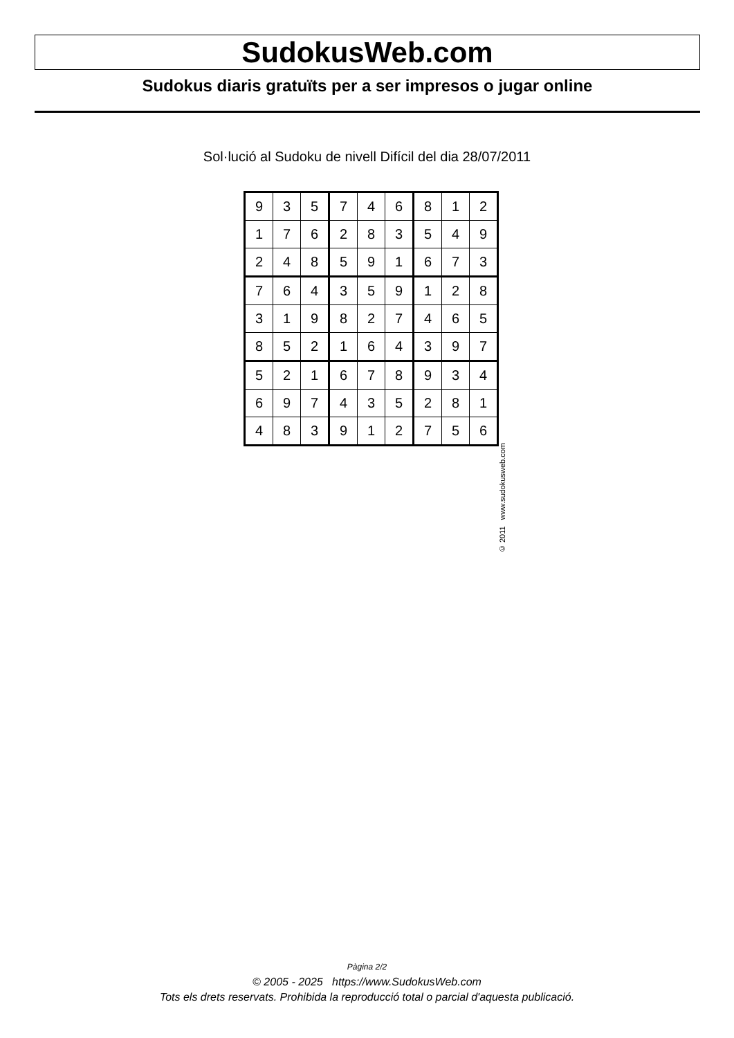SudokusWeb.com
Sudokus diaris gratuïts per a ser impresos o jugar online
Sol·lució al Sudoku de nivell Difícil del dia 28/07/2011
| 9 | 3 | 5 | 7 | 4 | 6 | 8 | 1 | 2 |
| 1 | 7 | 6 | 2 | 8 | 3 | 5 | 4 | 9 |
| 2 | 4 | 8 | 5 | 9 | 1 | 6 | 7 | 3 |
| 7 | 6 | 4 | 3 | 5 | 9 | 1 | 2 | 8 |
| 3 | 1 | 9 | 8 | 2 | 7 | 4 | 6 | 5 |
| 8 | 5 | 2 | 1 | 6 | 4 | 3 | 9 | 7 |
| 5 | 2 | 1 | 6 | 7 | 8 | 9 | 3 | 4 |
| 6 | 9 | 7 | 4 | 3 | 5 | 2 | 8 | 1 |
| 4 | 8 | 3 | 9 | 1 | 2 | 7 | 5 | 6 |
© 2011 www.sudokusweb.com
Pàgina 2/2
© 2005 - 2025 https://www.SudokusWeb.com
Tots els drets reservats. Prohibida la reproducció total o parcial d'aquesta publicació.